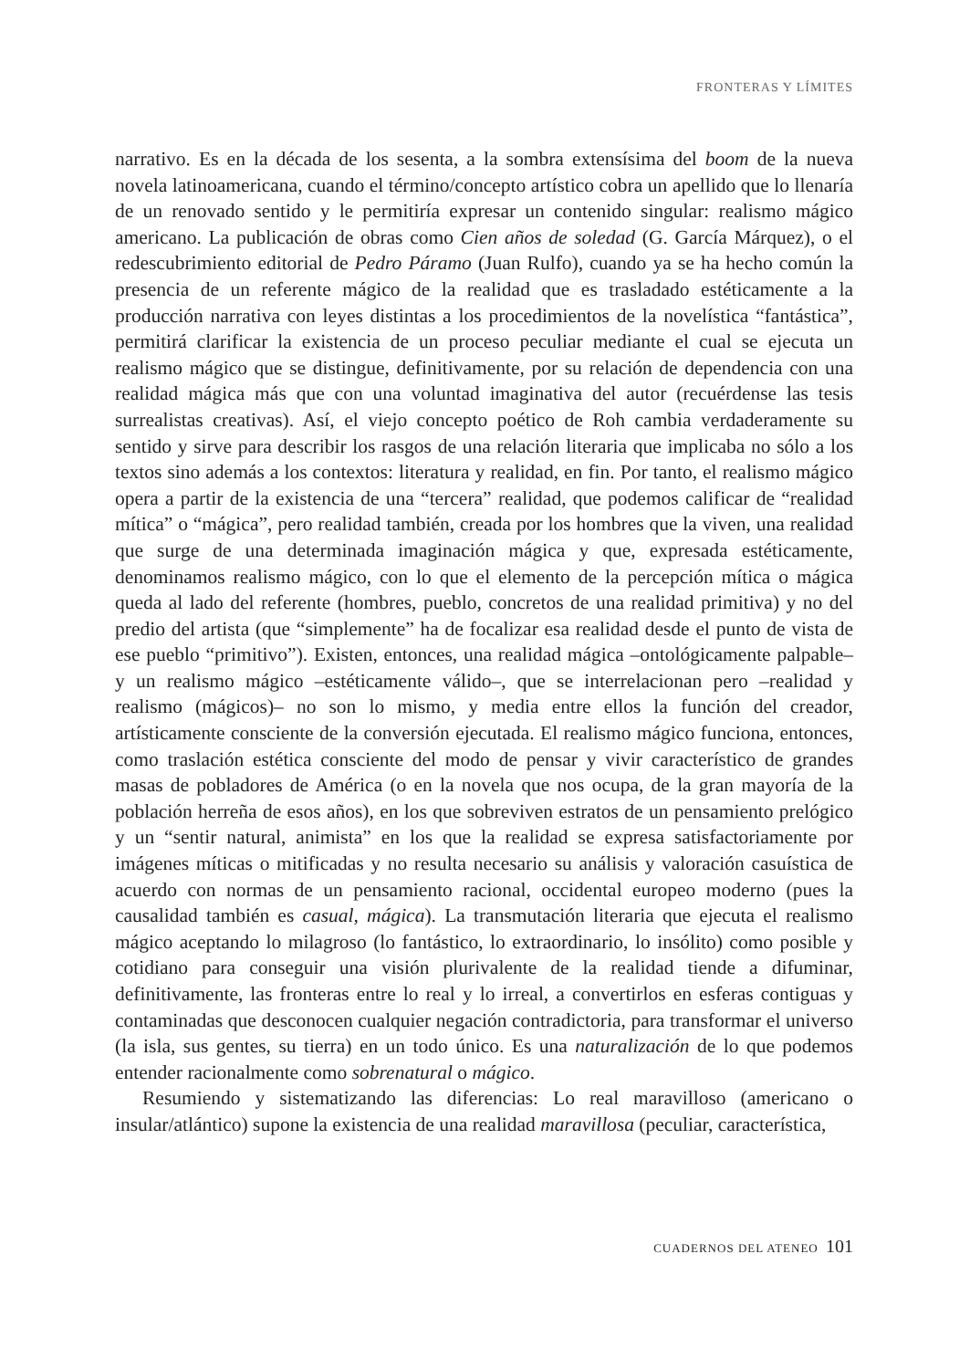FRONTERAS Y LÍMITES
narrativo. Es en la década de los sesenta, a la sombra extensísima del boom de la nueva novela latinoamericana, cuando el término/concepto artístico cobra un apellido que lo llenaría de un renovado sentido y le permitiría expresar un contenido singular: realismo mágico americano. La publicación de obras como Cien años de soledad (G. García Márquez), o el redescubrimiento editorial de Pedro Páramo (Juan Rulfo), cuando ya se ha hecho común la presencia de un referente mágico de la realidad que es trasladado estéticamente a la producción narrativa con leyes distintas a los procedimientos de la novelística “fantástica”, permitirá clarificar la existencia de un proceso peculiar mediante el cual se ejecuta un realismo mágico que se distingue, definitivamente, por su relación de dependencia con una realidad mágica más que con una voluntad imaginativa del autor (recuérdense las tesis surrealistas creativas). Así, el viejo concepto poético de Roh cambia verdaderamente su sentido y sirve para describir los rasgos de una relación literaria que implicaba no sólo a los textos sino además a los contextos: literatura y realidad, en fin. Por tanto, el realismo mágico opera a partir de la existencia de una “tercera” realidad, que podemos calificar de “realidad mítica” o “mágica”, pero realidad también, creada por los hombres que la viven, una realidad que surge de una determinada imaginación mágica y que, expresada estéticamente, denominamos realismo mágico, con lo que el elemento de la percepción mítica o mágica queda al lado del referente (hombres, pueblo, concretos de una realidad primitiva) y no del predio del artista (que “simplemente” ha de focalizar esa realidad desde el punto de vista de ese pueblo “primitivo”). Existen, entonces, una realidad mágica –ontológicamente palpable– y un realismo mágico –estéticamente válido–, que se interrelacionan pero –realidad y realismo (mágicos)– no son lo mismo, y media entre ellos la función del creador, artísticamente consciente de la conversión ejecutada. El realismo mágico funciona, entonces, como traslación estética consciente del modo de pensar y vivir característico de grandes masas de pobladores de América (o en la novela que nos ocupa, de la gran mayoría de la población herreña de esos años), en los que sobreviven estratos de un pensamiento prelógico y un “sentir natural, animista” en los que la realidad se expresa satisfactoriamente por imágenes míticas o mitificadas y no resulta necesario su análisis y valoración casuística de acuerdo con normas de un pensamiento racional, occidental europeo moderno (pues la causalidad también es casual, mágica). La transmutación literaria que ejecuta el realismo mágico aceptando lo milagroso (lo fantástico, lo extraordinario, lo insólito) como posible y cotidiano para conseguir una visión plurivalente de la realidad tiende a difuminar, definitivamente, las fronteras entre lo real y lo irreal, a convertirlos en esferas contiguas y contaminadas que desconocen cualquier negación contradictoria, para transformar el universo (la isla, sus gentes, su tierra) en un todo único. Es una naturalización de lo que podemos entender racionalmente como sobrenatural o mágico.
Resumiendo y sistematizando las diferencias: Lo real maravilloso (americano o insular/atlántico) supone la existencia de una realidad maravillosa (peculiar, característica,
CUADERNOS DEL ATENEO 101